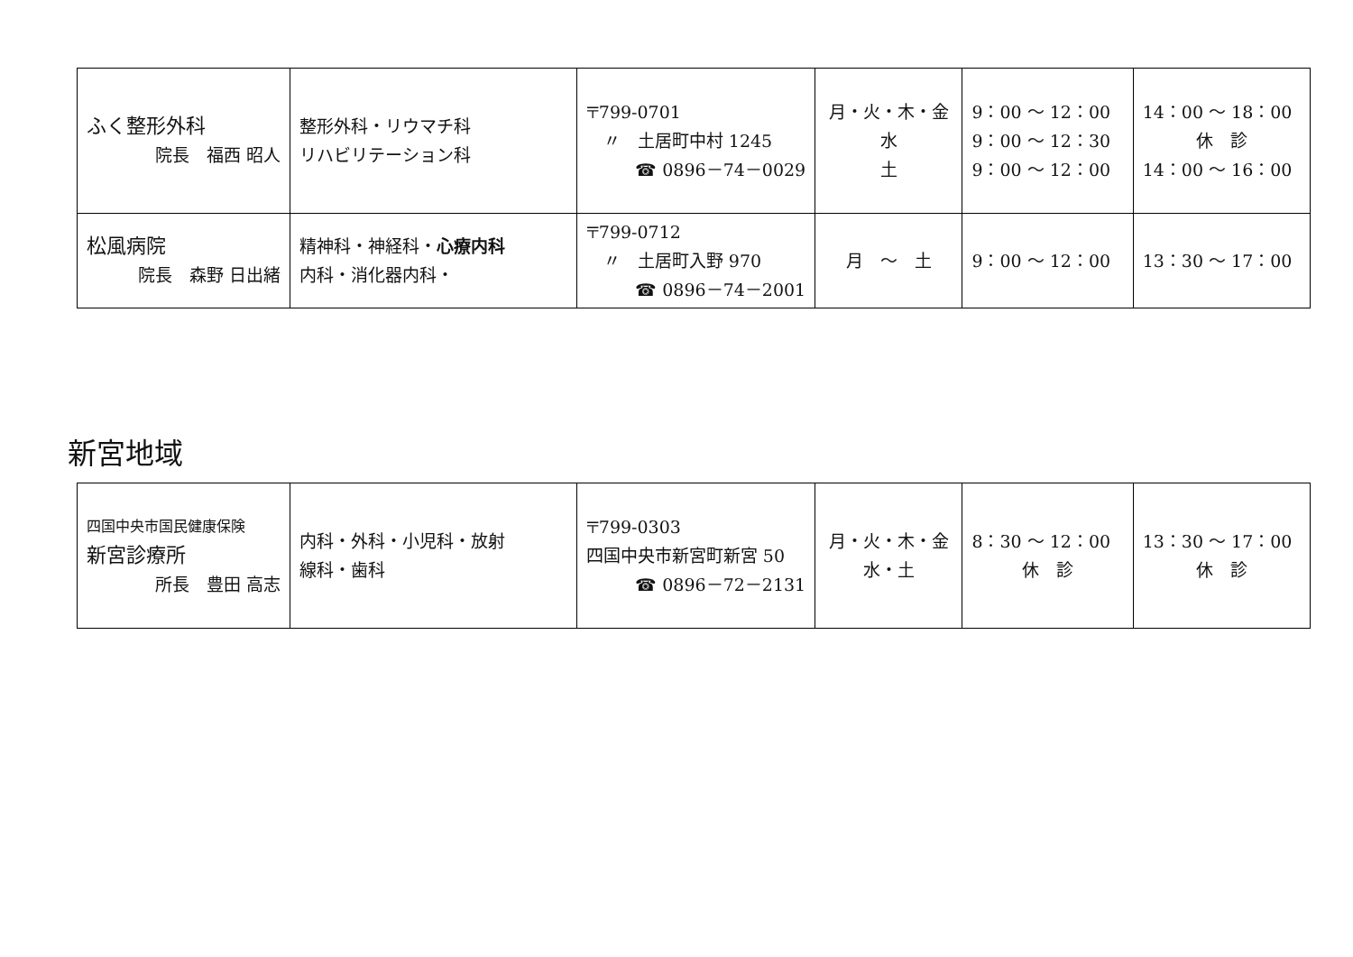| ふく整形外科 院長 福西 昭人 | 整形外科・リウマチ科 リハビリテーション科 | 〒799-0701 〃 土居町中村 1245 ☎ 0896－74－0029 | 月・火・木・金 水 土 | 9：00 ～ 12：00 9：00 ～ 12：30 9：00 ～ 12：00 | 14：00 ～ 18：00 休 診 14：00 ～ 16：00 |
| 松風病院 院長 森野 日出緒 | 精神科・神経科・ 心療内科 内科・消化器内科・ | 〒799-0712 〃 土居町入野 970 ☎ 0896－74－2001 | 月 ～ 土 | 9：00 ～ 12：00 | 13：30 ～ 17：00 |
新宮地域
| 四国中央市国民健康保険 新宮診療所 所長 豊田 高志 | 内科・外科・小児科・放射 線科・歯科 | 〒799-0303 四国中央市新宮町新宮 50 ☎ 0896－72－2131 | 月・火・木・金 水・土 | 8：30 ～ 12：00 休 診 | 13：30 ～ 17：00 休 診 |